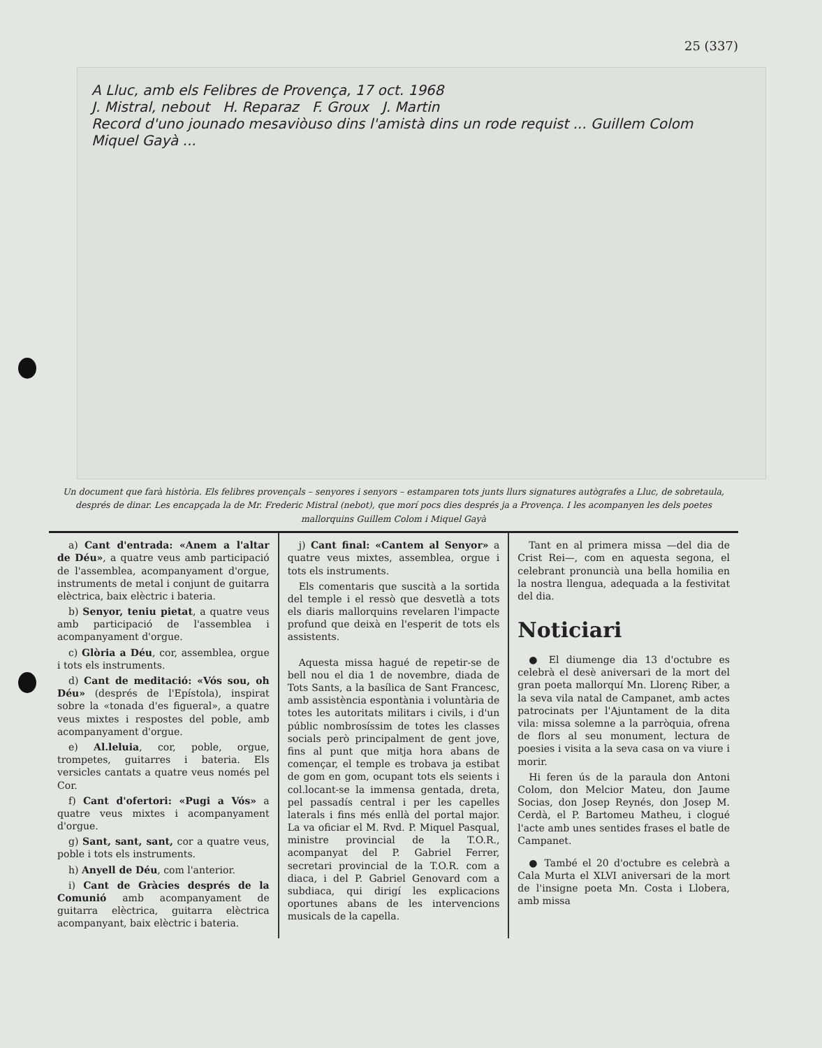25 (337)
A Lluc, amb els Felibres de Provença, 17 oct. 1968
J. Mistral, nebout H. Reparaz F. Groux J. Martin
Record d'uno jounado mesaviòuso dins l'amistà dins un rode requist ... Guillem Colom Miquel Gayà ...
Un document que farà història. Els felibres provençals – senyores i senyors – estamparen tots junts llurs signatures autògrafes a Lluc, de sobretaula, després de dinar. Les encapçada la de Mr. Frederic Mistral (nebot), que morí pocs dies després ja a Provença. I les acompanyen les dels poetes mallorquins Guillem Colom i Miquel Gayà
a) Cant d'entrada: «Anem a l'altar de Déu», a quatre veus amb participació de l'assemblea, acompanyament d'orgue, instruments de metal i conjunt de guitarra elèctrica, baix elèctric i bateria.
b) Senyor, teniu pietat, a quatre veus amb participació de l'assemblea i acompanyament d'orgue.
c) Glòria a Déu, cor, assemblea, orgue i tots els instruments.
d) Cant de meditació: «Vós sou, oh Déu» (després de l'Epístola), inspirat sobre la «tonada d'es figueral», a quatre veus mixtes i respostes del poble, amb acompanyament d'orgue.
e) Al.leluia, cor, poble, orgue, trompetes, guitarres i bateria. Els versicles cantats a quatre veus només pel Cor.
f) Cant d'ofertori: «Pugi a Vós» a quatre veus mixtes i acompanyament d'orgue.
g) Sant, sant, sant, cor a quatre veus, poble i tots els instruments.
h) Anyell de Déu, com l'anterior.
i) Cant de Gràcies després de la Comunió amb acompanyament de guitarra elèctrica, guitarra elèctrica acompanyant, baix elèctric i bateria.
j) Cant final: «Cantem al Senyor» a quatre veus mixtes, assemblea, orgue i tots els instruments.
Els comentaris que suscità a la sortida del temple i el ressò que desvetlà a tots els diaris mallorquins revelaren l'impacte profund que deixà en l'esperit de tots els assistents.
Aquesta missa hagué de repetir-se de bell nou el dia 1 de novembre, diada de Tots Sants, a la basílica de Sant Francesc, amb assistència espontània i voluntària de totes les autoritats militars i civils, i d'un públic nombrosíssim de totes les classes socials però principalment de gent jove, fins al punt que mitja hora abans de començar, el temple es trobava ja estibat de gom en gom, ocupant tots els seients i col.locant-se la immensa gentada, dreta, pel passadís central i per les capelles laterals i fins més enllà del portal major. La va oficiar el M. Rvd. P. Miquel Pasqual, ministre provincial de la T.O.R., acompanyat del P. Gabriel Ferrer, secretari provincial de la T.O.R. com a diaca, i del P. Gabriel Genovard com a subdiaca, qui dirigí les explicacions oportunes abans de les intervencions musicals de la capella.
Tant en al primera missa —del dia de Crist Rei—, com en aquesta segona, el celebrant pronuncià una bella homilia en la nostra llengua, adequada a la festivitat del dia.
Noticiari
● El diumenge dia 13 d'octubre es celebrà el desè aniversari de la mort del gran poeta mallorquí Mn. Llorenç Riber, a la seva vila natal de Campanet, amb actes patrocinats per l'Ajuntament de la dita vila: missa solemne a la parròquia, ofrena de flors al seu monument, lectura de poesies i visita a la seva casa on va viure i morir.
Hi feren ús de la paraula don Antoni Colom, don Melcior Mateu, don Jaume Socias, don Josep Reynés, don Josep M. Cerdà, el P. Bartomeu Matheu, i clogué l'acte amb unes sentides frases el batle de Campanet.
● També el 20 d'octubre es celebrà a Cala Murta el XLVI aniversari de la mort de l'insigne poeta Mn. Costa i Llobera, amb missa